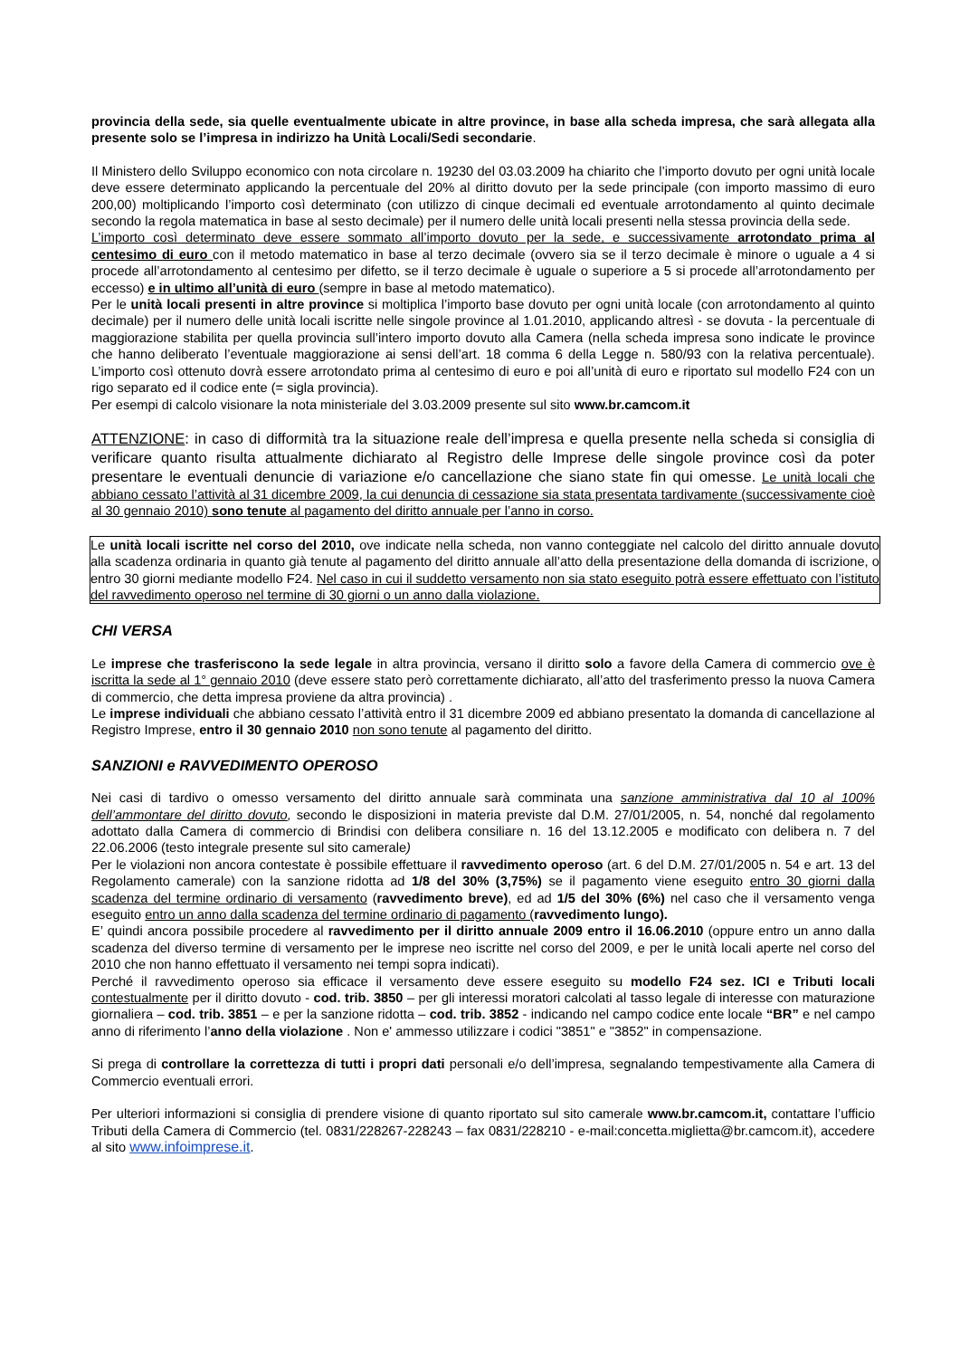provincia della sede, sia quelle eventualmente ubicate in altre province, in base alla scheda impresa, che sarà allegata alla presente solo se l’impresa in indirizzo ha Unità Locali/Sedi secondarie.
Il Ministero dello Sviluppo economico con nota circolare n. 19230 del 03.03.2009 ha chiarito che l’importo dovuto per ogni unità locale deve essere determinato applicando la percentuale del 20% al diritto dovuto per la sede principale (con importo massimo di euro 200,00) moltiplicando l’importo così determinato (con utilizzo di cinque decimali ed eventuale arrotondamento al quinto decimale secondo la regola matematica in base al sesto decimale) per il numero delle unità locali presenti nella stessa provincia della sede.
L’importo così determinato deve essere sommato all’importo dovuto per la sede, e successivamente arrotondato prima al centesimo di euro con il metodo matematico in base al terzo decimale (ovvero sia se il terzo decimale è minore o uguale a 4 si procede all’arrotondamento al centesimo per difetto, se il terzo decimale è uguale o superiore a 5 si procede all’arrotondamento per eccesso) e in ultimo all’unità di euro (sempre in base al metodo matematico).
Per le unità locali presenti in altre province si moltiplica l’importo base dovuto per ogni unità locale (con arrotondamento al quinto decimale) per il numero delle unità locali iscritte nelle singole province al 1.01.2010, applicando altresì - se dovuta - la percentuale di maggiorazione stabilita per quella provincia sull’intero importo dovuto alla Camera (nella scheda impresa sono indicate le province che hanno deliberato l’eventuale maggiorazione ai sensi dell’art. 18 comma 6 della Legge n. 580/93 con la relativa percentuale). L’importo così ottenuto dovrà essere arrotondato prima al centesimo di euro e poi all’unità di euro e riportato sul modello F24 con un rigo separato ed il codice ente (= sigla provincia).
Per esempi di calcolo visionare la nota ministeriale del 3.03.2009 presente sul sito www.br.camcom.it
ATTENZIONE: in caso di difformità tra la situazione reale dell’impresa e quella presente nella scheda si consiglia di verificare quanto risulta attualmente dichiarato al Registro delle Imprese delle singole province così da poter presentare le eventuali denuncie di variazione e/o cancellazione che siano state fin qui omesse. Le unità locali che abbiano cessato l’attività al 31 dicembre 2009, la cui denuncia di cessazione sia stata presentata tardivamente (successivamente cioè al 30 gennaio 2010) sono tenute al pagamento del diritto annuale per l’anno in corso.
Le unità locali iscritte nel corso del 2010, ove indicate nella scheda, non vanno conteggiate nel calcolo del diritto annuale dovuto alla scadenza ordinaria in quanto già tenute al pagamento del diritto annuale all’atto della presentazione della domanda di iscrizione, o entro 30 giorni mediante modello F24. Nel caso in cui il suddetto versamento non sia stato eseguito potrà essere effettuato con l’istituto del ravvedimento operoso nel termine di 30 giorni o un anno dalla violazione.
CHI VERSA
Le imprese che trasferiscono la sede legale in altra provincia, versano il diritto solo a favore della Camera di commercio ove è iscritta la sede al 1° gennaio 2010 (deve essere stato però correttamente dichiarato, all’atto del trasferimento presso la nuova Camera di commercio, che detta impresa proviene da altra provincia) .
Le imprese individuali che abbiano cessato l’attività entro il 31 dicembre 2009 ed abbiano presentato la domanda di cancellazione al Registro Imprese, entro il 30 gennaio 2010 non sono tenute al pagamento del diritto.
SANZIONI e RAVVEDIMENTO OPEROSO
Nei casi di tardivo o omesso versamento del diritto annuale sarà comminata una sanzione amministrativa dal 10 al 100% dell’ammontare del diritto dovuto, secondo le disposizioni in materia previste dal D.M. 27/01/2005, n. 54, nonché dal regolamento adottato dalla Camera di commercio di Brindisi con delibera consiliare n. 16 del 13.12.2005 e modificato con delibera n. 7 del 22.06.2006 (testo integrale presente sul sito camerale)
Per le violazioni non ancora contestate è possibile effettuare il ravvedimento operoso (art. 6 del D.M. 27/01/2005 n. 54 e art. 13 del Regolamento camerale) con la sanzione ridotta ad 1/8 del 30% (3,75%) se il pagamento viene eseguito entro 30 giorni dalla scadenza del termine ordinario di versamento (ravvedimento breve), ed ad 1/5 del 30% (6%) nel caso che il versamento venga eseguito entro un anno dalla scadenza del termine ordinario di pagamento (ravvedimento lungo).
E’ quindi ancora possibile procedere al ravvedimento per il diritto annuale 2009 entro il 16.06.2010 (oppure entro un anno dalla scadenza del diverso termine di versamento per le imprese neo iscritte nel corso del 2009, e per le unità locali aperte nel corso del 2010 che non hanno effettuato il versamento nei tempi sopra indicati).
Perché il ravvedimento operoso sia efficace il versamento deve essere eseguito su modello F24 sez. ICI e Tributi locali contestualmente per il diritto dovuto - cod. trib. 3850 – per gli interessi moratori calcolati al tasso legale di interesse con maturazione giornaliera – cod. trib. 3851 – e per la sanzione ridotta – cod. trib. 3852 - indicando nel campo codice ente locale “BR” e nel campo anno di riferimento l’anno della violazione . Non e' ammesso utilizzare i codici "3851" e "3852" in compensazione.
Si prega di controllare la correttezza di tutti i propri dati personali e/o dell’impresa, segnalando tempestivamente alla Camera di Commercio eventuali errori.
Per ulteriori informazioni si consiglia di prendere visione di quanto riportato sul sito camerale www.br.camcom.it, contattare l’ufficio Tributi della Camera di Commercio (tel. 0831/228267-228243 – fax 0831/228210 - e-mail:concetta.miglietta@br.camcom.it), accedere al sito www.infoimprese.it.